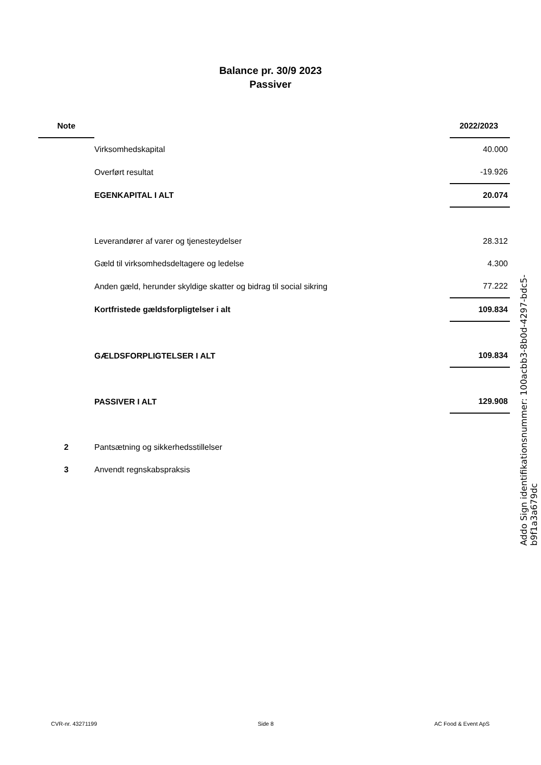Balance pr. 30/9 2023
Passiver
| Note | | 2022/2023 |
| --- | --- | --- |
| | Virksomhedskapital | 40.000 |
| | Overført resultat | -19.926 |
| | EGENKAPITAL I ALT | 20.074 |
| | Leverandører af varer og tjenesteydelser | 28.312 |
| | Gæld til virksomhedsdeltagere og ledelse | 4.300 |
| | Anden gæld, herunder skyldige skatter og bidrag til social sikring | 77.222 |
| | Kortfristede gældsforpligtelser i alt | 109.834 |
| | GÆLDSFORPLIGTELSER I ALT | 109.834 |
| | PASSIVER I ALT | 129.908 |
| 2 | Pantsætning og sikkerhedsstillelser | |
| 3 | Anvendt regnskabspraksis | |
Addo Sign identifikationsnummer: 100acbb3-8b0d-4297-bdc5-b9f1a3a679dc
CVR-nr. 43271199 Side 8 AC Food & Event ApS